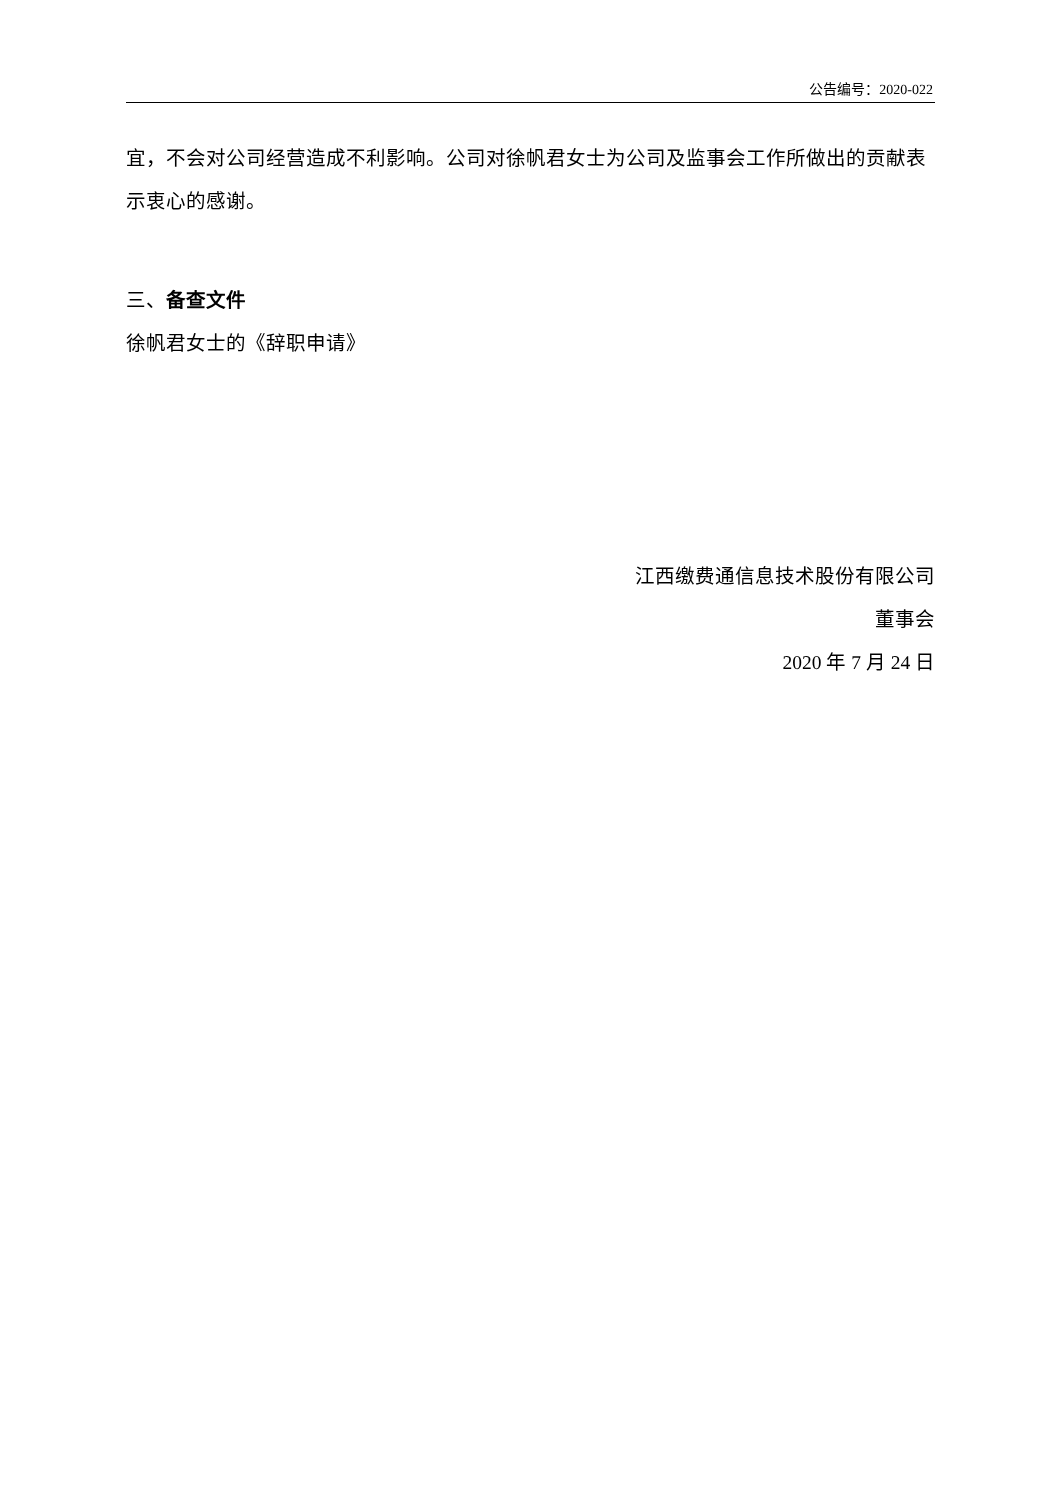公告编号：2020-022
宜，不会对公司经营造成不利影响。公司对徐帆君女士为公司及监事会工作所做出的贡献表示衷心的感谢。
三、备查文件
徐帆君女士的《辞职申请》
江西缴费通信息技术股份有限公司
董事会
2020 年 7 月 24 日